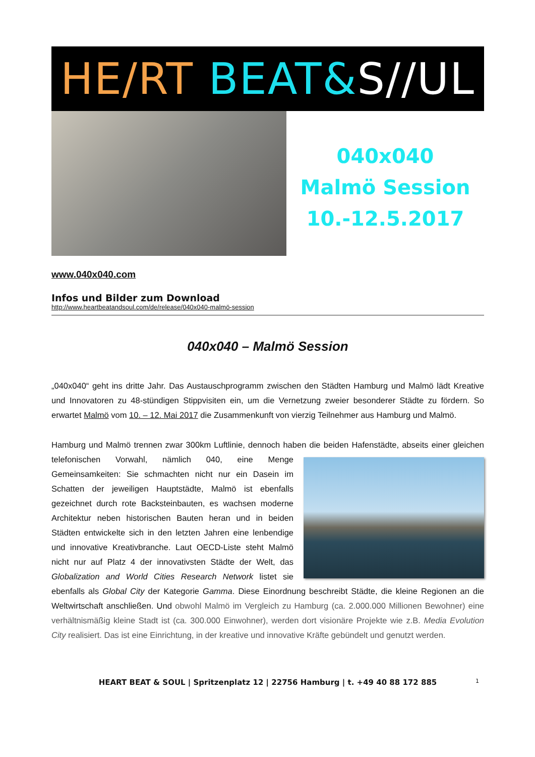HE/RT BEAT& S//UL
040x040
Malmö Session
10.-12.5.2017
www.040x040.com
Infos und Bilder zum Download
http://www.heartbeatandsoul.com/de/release/040x040-malmö-session
040x040 – Malmö Session
„040x040“ geht ins dritte Jahr. Das Austauschprogramm zwischen den Städten Hamburg und Malmö lädt Kreative und Innovatoren zu 48-stündigen Stippvisiten ein, um die Vernetzung zweier besonderer Städte zu fördern. So erwartet Malmö vom 10. – 12. Mai 2017 die Zusammenkunft von vierzig Teilnehmer aus Hamburg und Malmö.
Hamburg und Malmö trennen zwar 300km Luftlinie, dennoch haben die beiden Hafenstädte, abseits einer gleichen telefonischen Vorwahl, nämlich 040, eine Menge Gemeinsamkeiten: Sie schmachten nicht nur ein Dasein im Schatten der jeweiligen Hauptstädte, Malmö ist ebenfalls gezeichnet durch rote Backsteinbauten, es wachsen moderne Architektur neben historischen Bauten heran und in beiden Städten entwickelte sich in den letzten Jahren eine lenbendige und innovative Kreativbranche. Laut OECD-Liste steht Malmö nicht nur auf Platz 4 der innovativsten Städte der Welt, das Globalization and World Cities Research Network listet sie ebenfalls als Global City der Kategorie Gamma. Diese Einordnung beschreibt Städte, die kleine Regionen an die Weltwirtschaft anschließen. Und obwohl Malmö im Vergleich zu Hamburg (ca. 2.000.000 Millionen Bewohner) eine verhältnismäßig kleine Stadt ist (ca. 300.000 Einwohner), werden dort visionäre Projekte wie z.B. Media Evolution City realisiert. Das ist eine Einrichtung, in der kreative und innovative Kräfte gebündelt und genutzt werden.
HEART BEAT & SOUL | Spritzenplatz 12 | 22756 Hamburg | t. +49 40 88 172 885 1